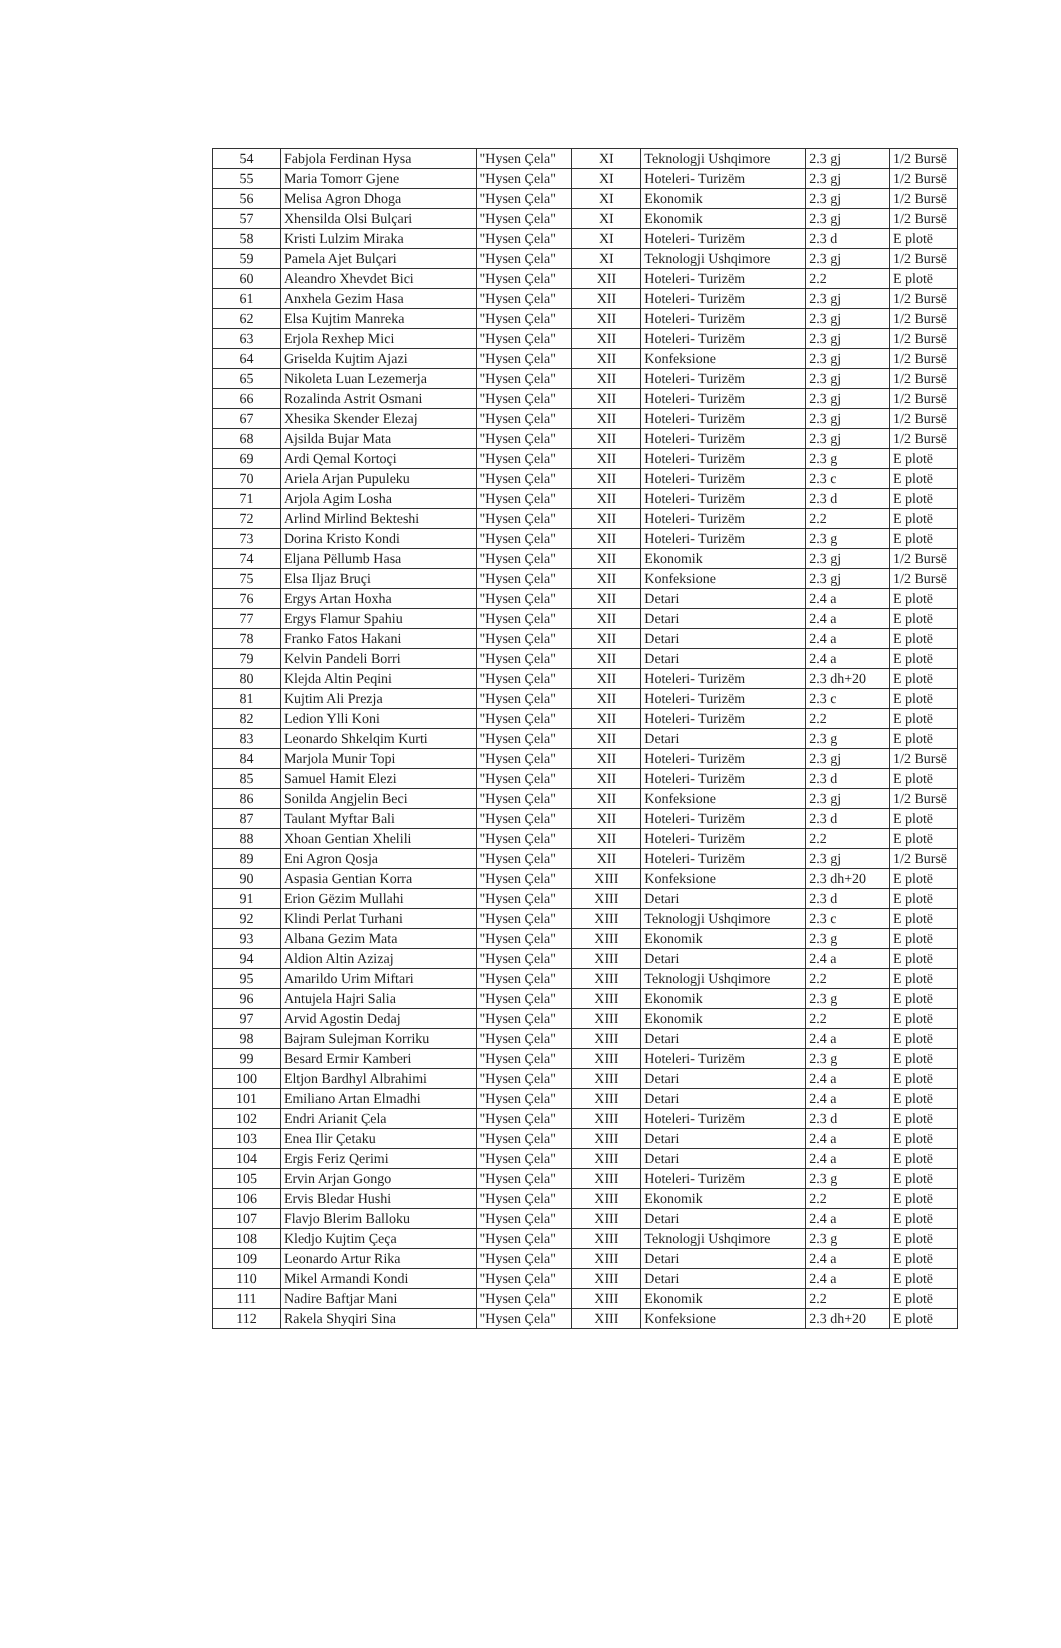| 54 | Fabjola Ferdinan Hysa | "Hysen Çela" | XI | Teknologji Ushqimore | 2.3 gj | 1/2 Bursë |
| 55 | Maria Tomorr Gjene | "Hysen Çela" | XI | Hoteleri- Turizëm | 2.3 gj | 1/2 Bursë |
| 56 | Melisa Agron Dhoga | "Hysen Çela" | XI | Ekonomik | 2.3 gj | 1/2 Bursë |
| 57 | Xhensilda Olsi Bulçari | "Hysen Çela" | XI | Ekonomik | 2.3 gj | 1/2 Bursë |
| 58 | Kristi Lulzim Miraka | "Hysen Çela" | XI | Hoteleri- Turizëm | 2.3 d | E plotë |
| 59 | Pamela Ajet Bulçari | "Hysen Çela" | XI | Teknologji Ushqimore | 2.3 gj | 1/2 Bursë |
| 60 | Aleandro Xhevdet Bici | "Hysen Çela" | XII | Hoteleri- Turizëm | 2.2 | E plotë |
| 61 | Anxhela Gezim Hasa | "Hysen Çela" | XII | Hoteleri- Turizëm | 2.3 gj | 1/2 Bursë |
| 62 | Elsa Kujtim Manreka | "Hysen Çela" | XII | Hoteleri- Turizëm | 2.3 gj | 1/2 Bursë |
| 63 | Erjola Rexhep Mici | "Hysen Çela" | XII | Hoteleri- Turizëm | 2.3 gj | 1/2 Bursë |
| 64 | Griselda Kujtim Ajazi | "Hysen Çela" | XII | Konfeksione | 2.3 gj | 1/2 Bursë |
| 65 | Nikoleta Luan Lezemerja | "Hysen Çela" | XII | Hoteleri- Turizëm | 2.3 gj | 1/2 Bursë |
| 66 | Rozalinda Astrit Osmani | "Hysen Çela" | XII | Hoteleri- Turizëm | 2.3 gj | 1/2 Bursë |
| 67 | Xhesika Skender Elezaj | "Hysen Çela" | XII | Hoteleri- Turizëm | 2.3 gj | 1/2 Bursë |
| 68 | Ajsilda Bujar Mata | "Hysen Çela" | XII | Hoteleri- Turizëm | 2.3 gj | 1/2 Bursë |
| 69 | Ardi Qemal Kortoçi | "Hysen Çela" | XII | Hoteleri- Turizëm | 2.3 g | E plotë |
| 70 | Ariela Arjan Pupuleku | "Hysen Çela" | XII | Hoteleri- Turizëm | 2.3 c | E plotë |
| 71 | Arjola Agim Losha | "Hysen Çela" | XII | Hoteleri- Turizëm | 2.3 d | E plotë |
| 72 | Arlind Mirlind Bekteshi | "Hysen Çela" | XII | Hoteleri- Turizëm | 2.2 | E plotë |
| 73 | Dorina Kristo Kondi | "Hysen Çela" | XII | Hoteleri- Turizëm | 2.3 g | E plotë |
| 74 | Eljana Pëllumb Hasa | "Hysen Çela" | XII | Ekonomik | 2.3 gj | 1/2 Bursë |
| 75 | Elsa Iljaz Bruçi | "Hysen Çela" | XII | Konfeksione | 2.3 gj | 1/2 Bursë |
| 76 | Ergys Artan Hoxha | "Hysen Çela" | XII | Detari | 2.4 a | E plotë |
| 77 | Ergys Flamur Spahiu | "Hysen Çela" | XII | Detari | 2.4 a | E plotë |
| 78 | Franko Fatos Hakani | "Hysen Çela" | XII | Detari | 2.4 a | E plotë |
| 79 | Kelvin Pandeli Borri | "Hysen Çela" | XII | Detari | 2.4 a | E plotë |
| 80 | Klejda Altin Peqini | "Hysen Çela" | XII | Hoteleri- Turizëm | 2.3 dh+20 | E plotë |
| 81 | Kujtim Ali Prezja | "Hysen Çela" | XII | Hoteleri- Turizëm | 2.3 c | E plotë |
| 82 | Ledion Ylli Koni | "Hysen Çela" | XII | Hoteleri- Turizëm | 2.2 | E plotë |
| 83 | Leonardo Shkelqim Kurti | "Hysen Çela" | XII | Detari | 2.3 g | E plotë |
| 84 | Marjola Munir Topi | "Hysen Çela" | XII | Hoteleri- Turizëm | 2.3 gj | 1/2 Bursë |
| 85 | Samuel Hamit Elezi | "Hysen Çela" | XII | Hoteleri- Turizëm | 2.3 d | E plotë |
| 86 | Sonilda Angjelin Beci | "Hysen Çela" | XII | Konfeksione | 2.3 gj | 1/2 Bursë |
| 87 | Taulant Myftar Bali | "Hysen Çela" | XII | Hoteleri- Turizëm | 2.3 d | E plotë |
| 88 | Xhoan Gentian Xhelili | "Hysen Çela" | XII | Hoteleri- Turizëm | 2.2 | E plotë |
| 89 | Eni Agron Qosja | "Hysen Çela" | XII | Hoteleri- Turizëm | 2.3 gj | 1/2 Bursë |
| 90 | Aspasia Gentian Korra | "Hysen Çela" | XIII | Konfeksione | 2.3 dh+20 | E plotë |
| 91 | Erion Gëzim Mullahi | "Hysen Çela" | XIII | Detari | 2.3 d | E plotë |
| 92 | Klindi Perlat Turhani | "Hysen Çela" | XIII | Teknologji Ushqimore | 2.3 c | E plotë |
| 93 | Albana Gezim Mata | "Hysen Çela" | XIII | Ekonomik | 2.3 g | E plotë |
| 94 | Aldion Altin Azizaj | "Hysen Çela" | XIII | Detari | 2.4 a | E plotë |
| 95 | Amarildo Urim Miftari | "Hysen Çela" | XIII | Teknologji Ushqimore | 2.2 | E plotë |
| 96 | Antujela Hajri Salia | "Hysen Çela" | XIII | Ekonomik | 2.3 g | E plotë |
| 97 | Arvid Agostin Dedaj | "Hysen Çela" | XIII | Ekonomik | 2.2 | E plotë |
| 98 | Bajram Sulejman Korriku | "Hysen Çela" | XIII | Detari | 2.4 a | E plotë |
| 99 | Besard Ermir Kamberi | "Hysen Çela" | XIII | Hoteleri- Turizëm | 2.3 g | E plotë |
| 100 | Eltjon Bardhyl Albrahimi | "Hysen Çela" | XIII | Detari | 2.4 a | E plotë |
| 101 | Emiliano Artan Elmadhi | "Hysen Çela" | XIII | Detari | 2.4 a | E plotë |
| 102 | Endri Arianit Çela | "Hysen Çela" | XIII | Hoteleri- Turizëm | 2.3 d | E plotë |
| 103 | Enea Ilir Çetaku | "Hysen Çela" | XIII | Detari | 2.4 a | E plotë |
| 104 | Ergis Feriz Qerimi | "Hysen Çela" | XIII | Detari | 2.4 a | E plotë |
| 105 | Ervin Arjan Gongo | "Hysen Çela" | XIII | Hoteleri- Turizëm | 2.3 g | E plotë |
| 106 | Ervis Bledar Hushi | "Hysen Çela" | XIII | Ekonomik | 2.2 | E plotë |
| 107 | Flavjo Blerim Balloku | "Hysen Çela" | XIII | Detari | 2.4 a | E plotë |
| 108 | Kledjo Kujtim Çeça | "Hysen Çela" | XIII | Teknologji Ushqimore | 2.3 g | E plotë |
| 109 | Leonardo Artur Rika | "Hysen Çela" | XIII | Detari | 2.4 a | E plotë |
| 110 | Mikel Armandi Kondi | "Hysen Çela" | XIII | Detari | 2.4 a | E plotë |
| 111 | Nadire Baftjar Mani | "Hysen Çela" | XIII | Ekonomik | 2.2 | E plotë |
| 112 | Rakela Shyqiri Sina | "Hysen Çela" | XIII | Konfeksione | 2.3 dh+20 | E plotë |